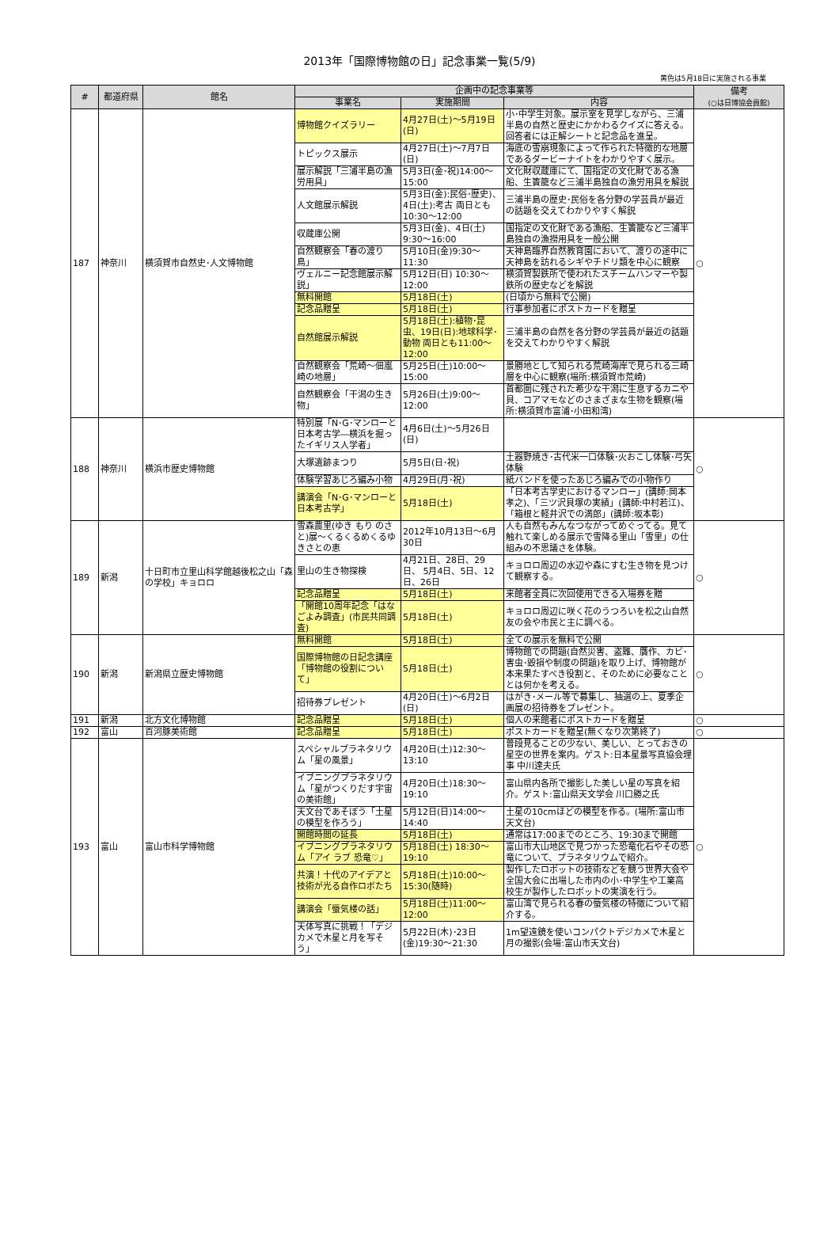2013年「国際博物館の日」記念事業一覧(5/9)
黄色は5月18日に実施される事業
| # | 都道府県 | 館名 | 企画中の記念事業等 | | | 備考 (○は日博協会員館) |
| --- | --- | --- | --- | --- | --- | --- |
| | | | 事業名 | 実施期間 | 内容 | |
| 187 | 神奈川 | 横須賀市自然史･人文博物館 | 博物館クイズラリー | 4月27日(土)～5月19日(日) | 小･中学生対象。展示室を見学しながら、三浦半島の自然と歴史にかかわるクイズに答える。回答者には正解シートと記念品を進呈。 | ○ |
| | | | トピックス展示 | 4月27日(土)～7月7日(日) | 海底の雪崩現象によって作られた特徴的な地層であるダービーナイトをわかりやすく展示。 | |
| | | | 展示解説「三浦半島の漁労用具」 | 5月3日(金･祝)14:00～15:00 | 文化財収蔵庫にて、国指定の文化財である漁船、生簀籠など三浦半島独自の漁労用具を解説 | |
| | | | 人文館展示解説 | 5月3日(金):民俗･歴史)、4日(土):考古 両日とも10:30～12:00 | 三浦半島の歴史･民俗を各分野の学芸員が最近の話題を交えてわかりやすく解説 | |
| | | | 収蔵庫公開 | 5月3日(金)、4日(土) 9:30～16:00 | 国指定の文化財である漁船、生簀籠など三浦半島独自の漁撈用具を一般公開 | |
| | | | 自然観察会「春の渡り鳥」 | 5月10日(金)9:30～11:30 | 天神島臨界自然教育園において、渡りの途中に天神島を訪れるシギやチドリ類を中心に観察 | |
| | | | ヴェルニー記念館展示解説」 | 5月12日(日) 10:30～12:00 | 横須賀製鉄所で使われたスチームハンマーや製鉄所の歴史などを解説 | |
| | | | 無料開館 | 5月18日(土) | (日頃から無料で公開) | |
| | | | 記念品贈呈 | 5月18日(土) | 行事参加者にポストカードを贈呈 | |
| | | | 自然館展示解説 | 5月18日(土):植物･昆虫、19日(日):地球科学･動物 両日とも11:00～12:00 | 三浦半島の自然を各分野の学芸員が最近の話題を交えてわかりやすく解説 | |
| | | | 自然観察会「荒崎～佃嵐崎の地層」 | 5月25日(土)10:00～15:00 | 景勝地として知られる荒崎海岸で見られる三崎層を中心に観察(場所:横須賀市荒崎) | |
| | | | 自然観察会「干潟の生き物」 | 5月26日(土)9:00～12:00 | 首都圏に残された希少な干潟に生息するカニや貝、コアマモなどのさまざまな生物を観察(場所:横須賀市富浦･小田和湾) | |
| 188 | 神奈川 | 横浜市歴史博物館 | 特別展「N･G･マンローと日本考古学―横浜を掘ったイギリス人学者」 | 4月6日(土)～5月26日(日) | | ○ |
| | | | 大塚遺跡まつり | 5月5日(日･祝) | 土器野焼き･古代米一口体験･火おこし体験･弓矢体験 | |
| | | | 体験学習あじろ編み小物 | 4月29日(月･祝) | 紙バンドを使ったあじろ編みでの小物作り | |
| | | | 講演会「N･G･マンローと日本考古学」 | 5月18日(土) | 「日本考古学史におけるマンロー」(講師:岡本孝之)、「三ツ沢貝塚の実績」(講師:中村若江)、「箱根と軽井沢での満郎」(講師:坂本彰) | |
| 189 | 新潟 | 十日町市立里山科学館越後松之山「森の学校」キョロロ | 雪森農里(ゆき もり のさと)展～くるくるめくるゆきさとの恵 | 2012年10月13日～6月30日 | 人も自然もみんなつながってめぐってる。見て触れて楽しめる展示で雪降る里山「雪里」の仕組みの不思議さを体験。 | ○ |
| | | | 里山の生き物探検 | 4月21日、28日、29日、 5月4日、5日、12日、26日 | キョロロ周辺の水辺や森にすむ生き物を見つけて観察する。 | |
| | | | 記念品贈呈 | 5月18日(土) | 来館者全員に次回使用できる入場券を贈 | |
| | | | 「開館10周年記念「はなごよみ調査」(市民共同調査) | 5月18日(土) | キョロロ周辺に咲く花のうつろいを松之山自然友の会や市民と主に調べる。 | |
| 190 | 新潟 | 新潟県立歴史博物館 | 無料開館 | 5月18日(土) | 全ての展示を無料で公開 | ○ |
| | | | 国際博物館の日記念講座「博物館の役割について」 | 5月18日(土) | 博物館での問題(自然災害、盗難、贋作、カビ･害虫･毀損や制度の問題)を取り上げ、博物館が本来果たすべき役割と、そのために必要なこととは何かを考える。 | |
| | | | 招待券プレゼント | 4月20日(土)～6月2日(日) | はがき･メール等で募集し、抽選の上、夏季企画展の招待券をプレゼント。 | |
| 191 | 新潟 | 北方文化博物館 | 記念品贈呈 | 5月18日(土) | 個人の来館者にポストカードを贈呈 | ○ |
| 192 | 富山 | 百河豚美術館 | 記念品贈呈 | 5月18日(土) | ポストカードを贈呈(無くなり次第終了) | ○ |
| 193 | 富山 | 富山市科学博物館 | スペシャルプラネタリウム「星の風景」 | 4月20日(土)12:30～13:10 | 普段見ることの少ない、美しい、とっておきの星空の世界を案内。ゲスト:日本星景写真協会理事 中川達夫氏 | ○ |
| | | | イブニングプラネタリウム「星がつくりだす宇宙の美術館」 | 4月20日(土)18:30～19:10 | 富山県内各所で撮影した美しい星の写真を紹介。ゲスト:富山県天文学会 川口勝之氏 | |
| | | | 天文台であそぼう「土星の模型を作ろう」 | 5月12日(日)14:00～14:40 | 土星の10cmほどの模型を作る。(場所:富山市天文台) | |
| | | | 開館時間の延長 | 5月18日(土) | 通常は17:00までのところ、19:30まで開館 | |
| | | | イブニングプラネタリウム「アイ ラブ 恐竜♡」 | 5月18日(土) 18:30～19:10 | 富山市大山地区で見つかった恐竜化石やその恐竜について、プラネタリウムで紹介。 | |
| | | | 共演！十代のアイデアと技術が光る自作ロボたち | 5月18日(土)10:00～15:30(随時) | 製作したロボットの技術などを競う世界大会や全国大会に出場した市内の小･中学生や工業高校生が製作したロボットの実演を行う。 | |
| | | | 講演会「蜃気楼の話」 | 5月18日(土)11:00～12:00 | 富山湾で見られる春の蜃気楼の特徴について紹介する。 | |
| | | | 天体写真に挑戦！「デジカメで木星と月を写そう」 | 5月22日(木)･23日(金)19:30～21:30 | 1m望遠鏡を使いコンパクトデジカメで木星と月の撮影(会場:富山市天文台) | |